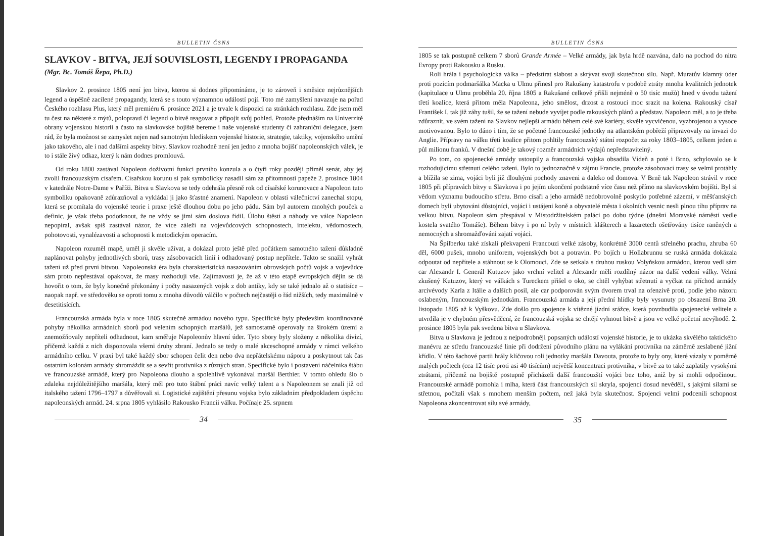BULLETIN ČSNS
SLAVKOV - BITVA, JEJÍ SOUVISLOSTI, LEGENDY I PROPAGANDA
(Mgr. Bc. Tomáš Řepa, Ph.D.)
Slavkov 2. prosince 1805 není jen bitva, kterou si dodnes připomínáme, je to zároveň i směsice nejrůznějších legend a úspěšně zacílené propagandy, která se s touto významnou událostí pojí. Toto mé zamyšlení navazuje na pořad Českého rozhlasu Plus, který měl premiéru 6. prosince 2021 a je trvale k dispozici na stránkách rozhlasu. Zde jsem měl tu čest na některé z mýtů, polopravd či legend o bitvě reagovat a připojit svůj pohled. Protože přednáším na Univerzitě obrany vojenskou historii a často na slavkovské bojiště bereme i naše vojenské studenty či zahraniční delegace, jsem rád, že byla možnost se zamyslet nejen nad samotným hlediskem vojenské historie, strategie, taktiky, vojenského umění jako takového, ale i nad dalšími aspekty bitvy. Slavkov rozhodně není jen jedno z mnoha bojišť napoleonských válek, je to i stále živý odkaz, který k nám dodnes promlouvá.
Od roku 1800 zastával Napoleon doživotní funkci prvního konzula a o čtyři roky později přiměl senát, aby jej zvolil francouzským císařem. Císařskou korunu si pak symbolicky nasadil sám za přítomnosti papeže 2. prosince 1804 v katedrále Notre-Dame v Paříži. Bitva u Slavkova se tedy odehrála přesně rok od císařské korunovace a Napoleon tuto symboliku opakovaně zdůrazňoval a vykládal ji jako šťastné znamení. Napoleon v oblasti válečnictví zanechal stopu, která se promítala do vojenské teorie i praxe ještě dlouhou dobu po jeho pádu. Sám byl autorem mnohých pouček a definic, je však třeba podotknout, že ne vždy se jimi sám doslova řídil. Úlohu štěstí a náhody ve válce Napoleon nepopíral, avšak spíš zastával názor, že více záleží na vojevůdcových schopnostech, intelektu, vědomostech, pohotovosti, vynalézavosti a schopnosti k metodickým operacím.
Napoleon rozuměl mapě, uměl ji skvěle užívat, a dokázal proto ještě před počátkem samotného tažení důkladně naplánovat pohyby jednotlivých sborů, trasy zásobovacích linií i odhadovaný postup nepřítele. Takto se snažil vyhrát tažení už před první bitvou. Napoleonská éra byla charakteristická nasazováním obrovských počtů vojsk a vojevůdce sám proto nepřestával opakovat, že masy rozhodují vše. Zajímavostí je, že až v této etapě evropských dějin se dá hovořit o tom, že byly konečně překonány i počty nasazených vojsk z dob antiky, kdy se také jednalo až o statisíce – naopak např. ve středověku se oproti tomu z mnoha důvodů válčilo v počtech nejčastěji o řád nižších, tedy maximálně v desetitisících.
Francouzská armáda byla v roce 1805 skutečně armádou nového typu. Specifické byly především koordinované pohyby několika armádních sborů pod velením schopných maršálů, jež samostatně operovaly na širokém území a znemožňovaly nepříteli odhadnout, kam směřuje Napoleonův hlavní úder. Tyto sbory byly složeny z několika divizí, přičemž každá z nich disponovala všemi druhy zbraní. Jednalo se tedy o malé akceschopné armády v rámci velkého armádního celku. V praxi byl také každý sbor schopen čelit den nebo dva nepřátelskému náporu a poskytnout tak čas ostatním kolonám armády shromáždit se a sevřít protivníka z různých stran. Specifické bylo i postavení náčelníka štábu ve francouzské armádě, který pro Napoleona dlouho a spolehlivě vykonával maršál Berthier. V tomto ohledu šlo o zdaleka nejdůležitějšího maršála, který měl pro tuto štábní práci navíc velký talent a s Napoleonem se znali již od italského tažení 1796–1797 a důvěřovali si. Logistické zajištění přesunu vojska bylo základním předpokladem úspěchu napoleonských armád. 24. srpna 1805 vyhlásilo Rakousko Francii válku. Počínaje 25. srpnem
34
BULLETIN ČSNS
1805 se tak postupně celkem 7 sborů Grande Armée – Velké armády, jak byla hrdě nazvána, dalo na pochod do nitra Evropy proti Rakousku a Rusku.
Roli hrála i psychologická válka – předstírat slabost a skrývat svoji skutečnou sílu. Např. Muratův klamný úder proti pozicím podmaršálka Macka u Ulmu přinesl pro Rakušany katastrofu v podobě ztráty mnoha kvalitních jednotek (kapitulace u Ulmu proběhla 20. října 1805 a Rakušané celkově přišli nejméně o 50 tisíc mužů) hned v úvodu tažení třetí koalice, která přitom měla Napoleona, jeho smělost, drzost a rostoucí moc srazit na kolena. Rakouský císař František I. tak již záhy tušil, že se tažení nebude vyvíjet podle rakouských plánů a představ. Napoleon měl, a to je třeba zdůraznit, ve svém tažení na Slavkov nejlepší armádu během celé své kariéry, skvěle vycvičenou, vyzbrojenou a vysoce motivovanou. Bylo to dáno i tím, že se početné francouzské jednotky na atlantském pobřeží připravovaly na invazi do Anglie. Přípravy na válku třetí koalice přitom pohltily francouzský státní rozpočet za roky 1803–1805, celkem jeden a půl milionu franků. V dnešní době je takový rozměr armádních výdajů nepředstavitelný.
Po tom, co spojenecké armády ustoupily a francouzská vojska obsadila Vídeň a poté i Brno, schylovalo se k rozhodujícímu střetnutí celého tažení. Bylo to jednoznačně v zájmu Francie, protože zásobovací trasy se velmi protáhly a blížila se zima, vojáci byli již dlouhými pochody znaveni a daleko od domova. V Brně tak Napoleon strávil v roce 1805 při přípravách bitvy u Slavkova i po jejím ukončení podstatně více času než přímo na slavkovském bojišti. Byl si vědom významu budoucího střetu. Brno císaři a jeho armádě nedobrovolně poskytlo potřebné zázemí, v měšťanských domech byli ubytováni důstojníci, vojáci i ustájeni koně a obyvatelé města i okolních vesnic nesli plnou tíhu příprav na velkou bitvu. Napoleon sám přespával v Místodržitelském paláci po dobu týdne (dnešní Moravské náměstí vedle kostela svatého Tomáše). Během bitvy i po ní byly v místních klášterech a lazaretech ošetřovány tisíce raněných a nemocných a shromažďováni zajatí vojáci.
Na Špilberku také získali překvapení Francouzi velké zásoby, konkrétně 3000 centů střelného prachu, zhruba 60 děl, 6000 pušek, mnoho uniforem, vojenských bot a potravin. Po bojích u Hollabrunnu se ruská armáda dokázala odpoutat od nepřítele a stáhnout se k Olomouci. Zde se setkala s druhou ruskou Volyňskou armádou, kterou vedl sám car Alexandr I. Generál Kutuzov jako vrchní velitel a Alexandr měli rozdílný názor na další vedení války. Velmi zkušený Kutuzov, který ve válkách s Tureckem přišel o oko, se chtěl vyhýbat střetnutí a vyčkat na příchod armády arcivévody Karla z Itálie a dalších posil, ale car podporován svým dvorem trval na ofenzivě proti, podle jeho názoru oslabeným, francouzským jednotkám. Francouzská armáda a její přední hlídky byly vysunuty po obsazení Brna 20. listopadu 1805 až k Vyškovu. Zde došlo pro spojence k vítězné jízdní srážce, která povzbudila spojenecké velitele a utvrdila je v chybném přesvědčení, že francouzská vojska se chtějí vyhnout bitvě a jsou ve velké početní nevýhodě. 2. prosince 1805 byla pak svedena bitva u Slavkova.
Bitva u Slavkova je jednou z nejpodrobněji popsaných událostí vojenské historie, je to ukázka skvělého taktického manévru ze středu francouzské linie při dodržení původního plánu na vylákání protivníka na záměrně zeslabené jižní křídlo. V této šachové partii hrály klíčovou roli jednotky maršála Davouta, protože to byly ony, které vázaly v poměrně malých počtech (cca 12 tisíc proti asi 40 tisícům) největší koncentraci protivníka, v bitvě za to také zaplatily vysokými ztrátami, přičemž na bojiště postupně přicházeli další francouzští vojáci bez toho, aniž by si mohli odpočinout. Francouzské armádě pomohla i mlha, která část francouzských sil skryla, spojenci dosud nevěděli, s jakými silami se střetnou, počítali však s mnohem menším počtem, než jaká byla skutečnost. Spojenci velmi podcenili schopnost Napoleona zkoncentrovat sílu své armády,
35